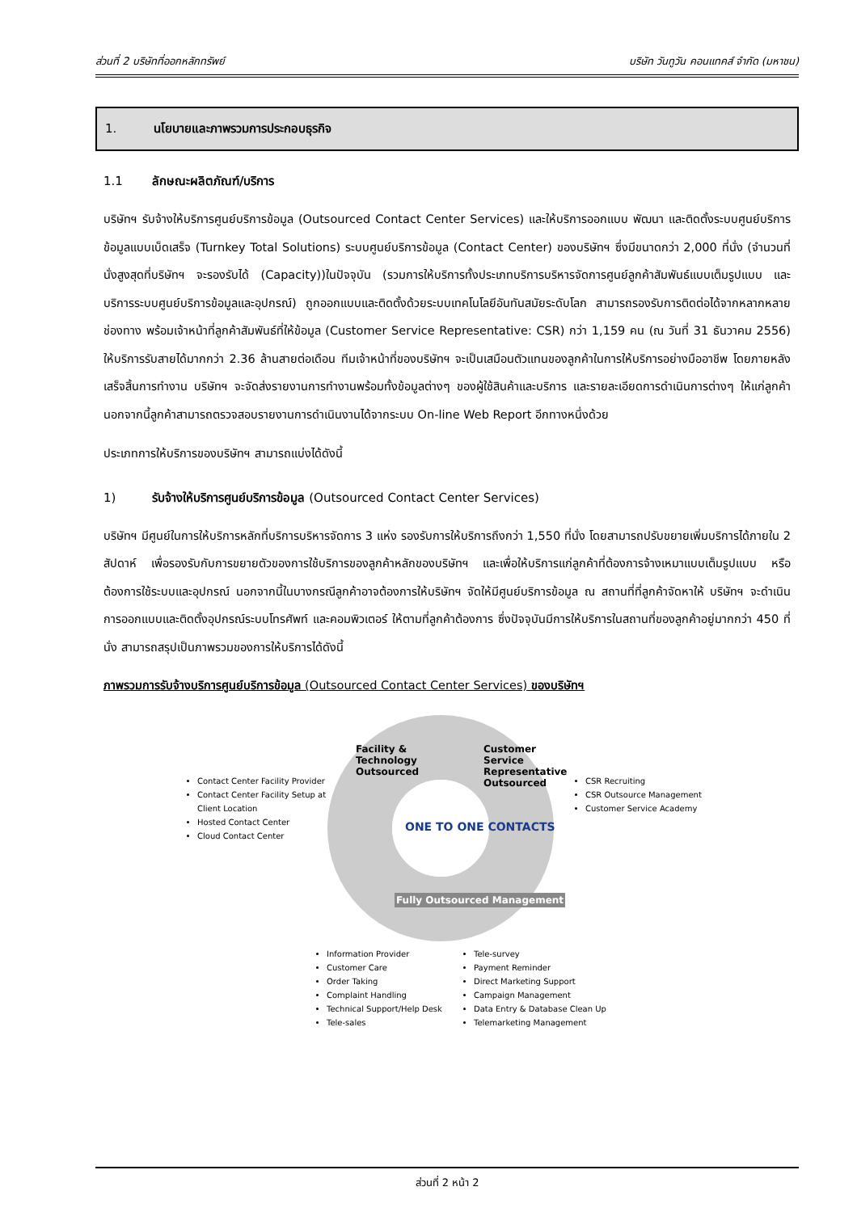ส่วนที่ 2 บริษัทที่ออกหลักทรัพย์ บริษัท วันทูวัน คอนแทคส์ จำกัด (มหาชน)
1. นโยบายและภาพรวมการประกอบธุรกิจ
1.1 ลักษณะผลิตภัณฑ์/บริการ
บริษัทฯ รับจ้างให้บริการศูนย์บริการข้อมูล (Outsourced Contact Center Services) และให้บริการออกแบบ พัฒนา และติดตั้งระบบศูนย์บริการข้อมูลแบบเบ็ดเสร็จ (Turnkey Total Solutions) ระบบศูนย์บริการข้อมูล (Contact Center) ของบริษัทฯ ซึ่งมีขนาดกว่า 2,000 ที่นั่ง (จำนวนที่นั่งสูงสุดที่บริษัทฯ จะรองรับได้ (Capacity))ในปัจจุบัน (รวมการให้บริการทั้งประเภทบริการบริหารจัดการศูนย์ลูกค้าสัมพันธ์แบบเต็มรูปแบบ และ บริการระบบศูนย์บริการข้อมูลและอุปกรณ์) ถูกออกแบบและติดตั้งด้วยระบบเทคโนโลยีอันทันสมัยระดับโลก สามารถรองรับการติดต่อได้จากหลากหลายช่องทาง พร้อมเจ้าหน้าที่ลูกค้าสัมพันธ์ที่ให้ข้อมูล (Customer Service Representative: CSR) กว่า 1,159 คน (ณ วันที่ 31 ธันวาคม 2556) ให้บริการรับสายได้มากกว่า 2.36 ล้านสายต่อเดือน ทีมเจ้าหน้าที่ของบริษัทฯ จะเป็นเสมือนตัวแทนของลูกค้าในการให้บริการอย่างมืออาชีพ โดยภายหลังเสร็จสิ้นการทำงาน บริษัทฯ จะจัดส่งรายงานการทำงานพร้อมทั้งข้อมูลต่างๆ ของผู้ใช้สินค้าและบริการ และรายละเอียดการดำเนินการต่างๆ ให้แก่ลูกค้า นอกจากนี้ลูกค้าสามารถตรวจสอบรายงานการดำเนินงานได้จากระบบ On-line Web Report อีกทางหนึ่งด้วย
ประเภทการให้บริการของบริษัทฯ สามารถแบ่งได้ดังนี้
1) รับจ้างให้บริการศูนย์บริการข้อมูล (Outsourced Contact Center Services)
บริษัทฯ มีศูนย์ในการให้บริการหลักที่บริการบริหารจัดการ 3 แห่ง รองรับการให้บริการถึงกว่า 1,550 ที่นั่ง โดยสามารถปรับขยายเพิ่มบริการได้ภายใน 2 สัปดาห์ เพื่อรองรับกับการขยายตัวของการใช้บริการของลูกค้าหลักของบริษัทฯ และเพื่อให้บริการแก่ลูกค้าที่ต้องการจ้างเหมาแบบเต็มรูปแบบ หรือต้องการใช้ระบบและอุปกรณ์ นอกจากนี้ในบางกรณีลูกค้าอาจต้องการให้บริษัทฯ จัดให้มีศูนย์บริการข้อมูล ณ สถานที่ที่ลูกค้าจัดหาให้ บริษัทฯ จะดำเนินการออกแบบและติดตั้งอุปกรณ์ระบบโทรศัพท์ และคอมพิวเตอร์ ให้ตามที่ลูกค้าต้องการ ซึ่งปัจจุบันมีการให้บริการในสถานที่ของลูกค้าอยู่มากกว่า 450 ที่นั่ง สามารถสรุปเป็นภาพรวมของการให้บริการได้ดังนี้
ภาพรวมการรับจ้างบริการศูนย์บริการข้อมูล (Outsourced Contact Center Services) ของบริษัทฯ
Facility & Technology Outsourced
Customer Service Representative Outsourced
ONE TO ONE CONTACTS
Fully Outsourced Management
Contact Center Facility Provider
Contact Center Facility Setup at Client Location
Hosted Contact Center
Cloud Contact Center
CSR Recruiting
CSR Outsource Management
Customer Service Academy
Information Provider
Customer Care
Order Taking
Complaint Handling
Technical Support/Help Desk
Tele-sales
Tele-survey
Payment Reminder
Direct Marketing Support
Campaign Management
Data Entry & Database Clean Up
Telemarketing Management
ส่วนที่ 2 หน้า 2